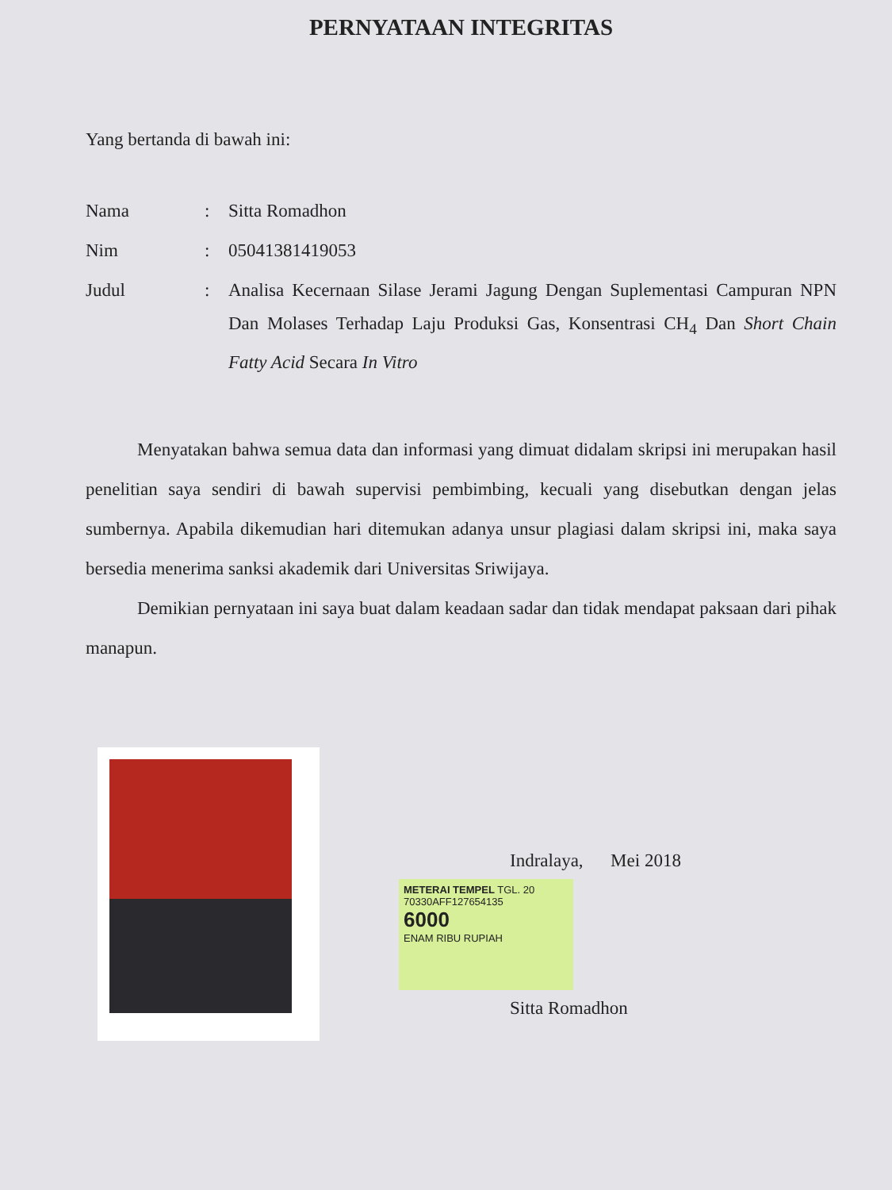PERNYATAAN INTEGRITAS
Yang bertanda di bawah ini:
| Nama | : | Sitta Romadhon |
| Nim | : | 05041381419053 |
| Judul | : | Analisa Kecernaan Silase Jerami Jagung Dengan Suplementasi Campuran NPN Dan Molases Terhadap Laju Produksi Gas, Konsentrasi CH<sub>4</sub> Dan Short Chain Fatty Acid Secara In Vitro |
Menyatakan bahwa semua data dan informasi yang dimuat didalam skripsi ini merupakan hasil penelitian saya sendiri di bawah supervisi pembimbing, kecuali yang disebutkan dengan jelas sumbernya. Apabila dikemudian hari ditemukan adanya unsur plagiasi dalam skripsi ini, maka saya bersedia menerima sanksi akademik dari Universitas Sriwijaya.
Demikian pernyataan ini saya buat dalam keadaan sadar dan tidak mendapat paksaan dari pihak manapun.
Indralaya, Mei 2018
METERAI TEMPEL TGL. 20
70330AFF127654135
6000
ENAM RIBU RUPIAH
Sitta Romadhon